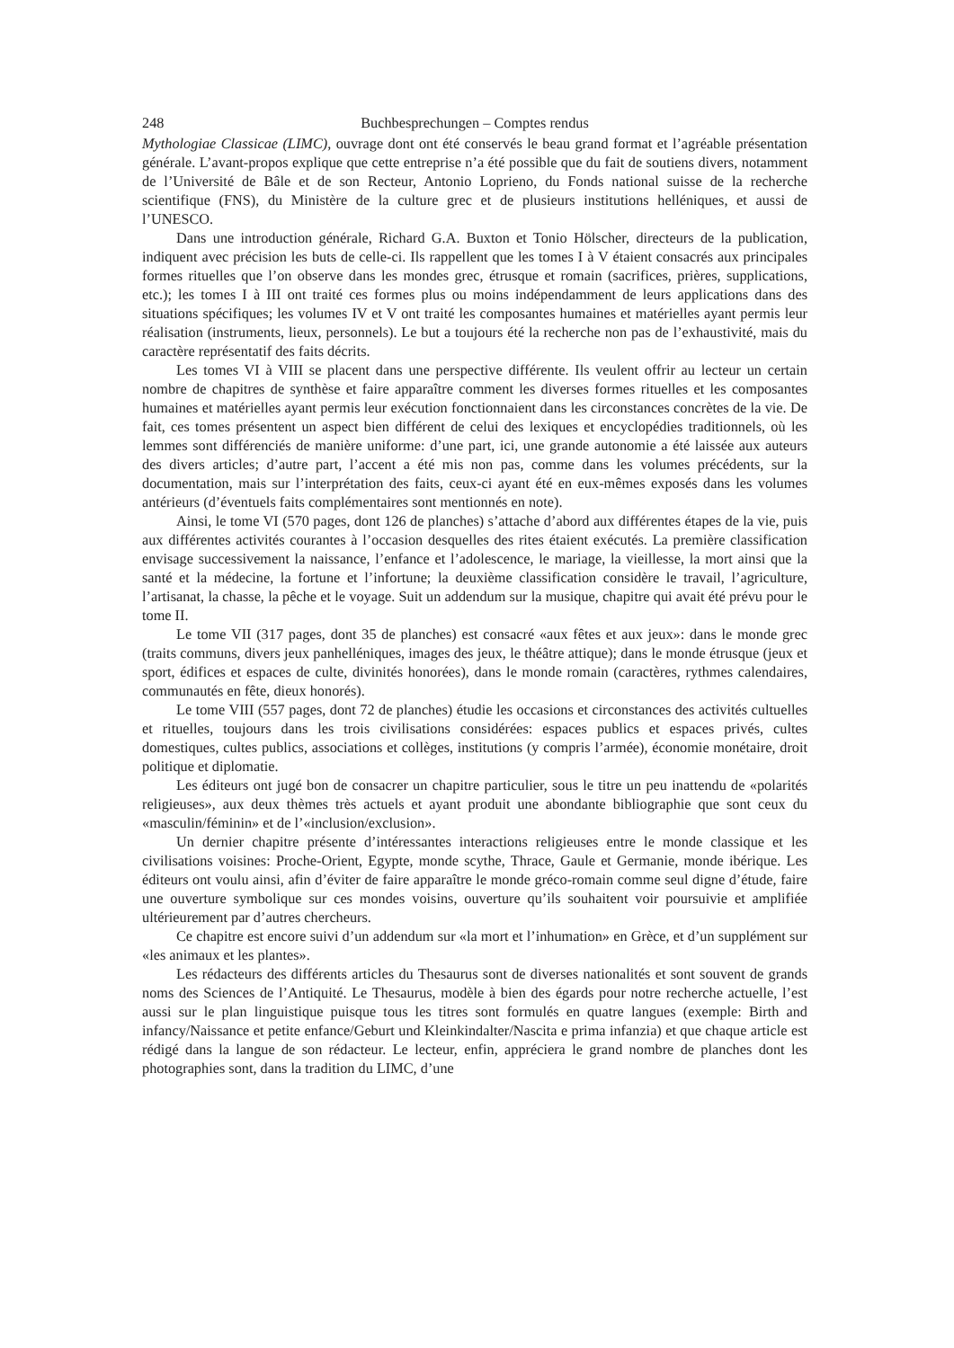248 Buchbesprechungen – Comptes rendus
Mythologiae Classicae (LIMC), ouvrage dont ont été conservés le beau grand format et l’agréable présentation générale. L’avant-propos explique que cette entreprise n’a été possible que du fait de soutiens divers, notamment de l’Université de Bâle et de son Recteur, Antonio Loprieno, du Fonds national suisse de la recherche scientifique (FNS), du Ministère de la culture grec et de plusieurs institutions helléniques, et aussi de l’UNESCO.
Dans une introduction générale, Richard G.A. Buxton et Tonio Hölscher, directeurs de la publication, indiquent avec précision les buts de celle-ci. Ils rappellent que les tomes I à V étaient consacrés aux principales formes rituelles que l’on observe dans les mondes grec, étrusque et romain (sacrifices, prières, supplications, etc.); les tomes I à III ont traité ces formes plus ou moins indépendamment de leurs applications dans des situations spécifiques; les volumes IV et V ont traité les composantes humaines et matérielles ayant permis leur réalisation (instruments, lieux, personnels). Le but a toujours été la recherche non pas de l’exhaustivité, mais du caractère représentatif des faits décrits.
Les tomes VI à VIII se placent dans une perspective différente. Ils veulent offrir au lecteur un certain nombre de chapitres de synthèse et faire apparaître comment les diverses formes rituelles et les composantes humaines et matérielles ayant permis leur exécution fonctionnaient dans les circonstances concrètes de la vie. De fait, ces tomes présentent un aspect bien différent de celui des lexiques et encyclopédies traditionnels, où les lemmes sont différenciés de manière uniforme: d’une part, ici, une grande autonomie a été laissée aux auteurs des divers articles; d’autre part, l’accent a été mis non pas, comme dans les volumes précédents, sur la documentation, mais sur l’interprétation des faits, ceux-ci ayant été en eux-mêmes exposés dans les volumes antérieurs (d’éventuels faits complémentaires sont mentionnés en note).
Ainsi, le tome VI (570 pages, dont 126 de planches) s’attache d’abord aux différentes étapes de la vie, puis aux différentes activités courantes à l’occasion desquelles des rites étaient exécutés. La première classification envisage successivement la naissance, l’enfance et l’adolescence, le mariage, la vieillesse, la mort ainsi que la santé et la médecine, la fortune et l’infortune; la deuxième classification considère le travail, l’agriculture, l’artisanat, la chasse, la pêche et le voyage. Suit un addendum sur la musique, chapitre qui avait été prévu pour le tome II.
Le tome VII (317 pages, dont 35 de planches) est consacré «aux fêtes et aux jeux»: dans le monde grec (traits communs, divers jeux panhelléniques, images des jeux, le théâtre attique); dans le monde étrusque (jeux et sport, édifices et espaces de culte, divinités honorées), dans le monde romain (caractères, rythmes calendaires, communautés en fête, dieux honorés).
Le tome VIII (557 pages, dont 72 de planches) étudie les occasions et circonstances des activités cultuelles et rituelles, toujours dans les trois civilisations considérées: espaces publics et espaces privés, cultes domestiques, cultes publics, associations et collèges, institutions (y compris l’armée), économie monétaire, droit politique et diplomatie.
Les éditeurs ont jugé bon de consacrer un chapitre particulier, sous le titre un peu inattendu de «polarités religieuses», aux deux thèmes très actuels et ayant produit une abondante bibliographie que sont ceux du «masculin/féminin» et de l’«inclusion/exclusion».
Un dernier chapitre présente d’intéressantes interactions religieuses entre le monde classique et les civilisations voisines: Proche-Orient, Egypte, monde scythe, Thrace, Gaule et Germanie, monde ibérique. Les éditeurs ont voulu ainsi, afin d’éviter de faire apparaître le monde gréco-romain comme seul digne d’étude, faire une ouverture symbolique sur ces mondes voisins, ouverture qu’ils souhaitent voir poursuivie et amplifiée ultérieurement par d’autres chercheurs.
Ce chapitre est encore suivi d’un addendum sur «la mort et l’inhumation» en Grèce, et d’un supplément sur «les animaux et les plantes».
Les rédacteurs des différents articles du Thesaurus sont de diverses nationalités et sont souvent de grands noms des Sciences de l’Antiquité. Le Thesaurus, modèle à bien des égards pour notre recherche actuelle, l’est aussi sur le plan linguistique puisque tous les titres sont formulés en quatre langues (exemple: Birth and infancy/Naissance et petite enfance/Geburt und Kleinkindalter/Nascita e prima infanzia) et que chaque article est rédigé dans la langue de son rédacteur. Le lecteur, enfin, appréciera le grand nombre de planches dont les photographies sont, dans la tradition du LIMC, d’une